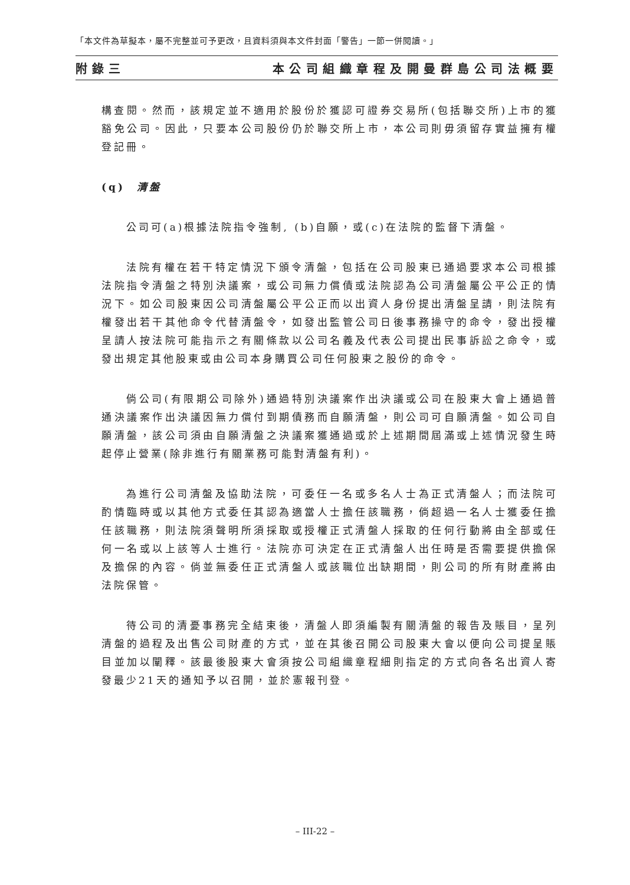「本文件為草擬本，屬不完整並可予更改，且資料須與本文件封面「警告」一節一併閱讀。」
附錄三 本公司組織章程及開曼群島公司法概要
構查閱。然而，該規定並不適用於股份於獲認可證券交易所(包括聯交所)上市的獲豁免公司。因此，只要本公司股份仍於聯交所上市，本公司則毋須留存實益擁有權登記冊。
(q) 清盤
公司可(a)根據法院指令強制, (b)自願，或(c)在法院的監督下清盤。
法院有權在若干特定情況下頒令清盤，包括在公司股東已通過要求本公司根據法院指令清盤之特別決議案，或公司無力償債或法院認為公司清盤屬公平公正的情況下。如公司股東因公司清盤屬公平公正而以出資人身份提出清盤呈請，則法院有權發出若干其他命令代替清盤令，如發出監管公司日後事務操守的命令，發出授權呈請人按法院可能指示之有關條款以公司名義及代表公司提出民事訴訟之命令，或發出規定其他股東或由公司本身購買公司任何股東之股份的命令。
倘公司(有限期公司除外)通過特別決議案作出決議或公司在股東大會上通過普通決議案作出決議因無力償付到期債務而自願清盤，則公司可自願清盤。如公司自願清盤，該公司須由自願清盤之決議案獲通過或於上述期間屆滿或上述情況發生時起停止營業(除非進行有關業務可能對清盤有利)。
為進行公司清盤及協助法院，可委任一名或多名人士為正式清盤人；而法院可酌情臨時或以其他方式委任其認為適當人士擔任該職務，倘超過一名人士獲委任擔任該職務，則法院須聲明所須採取或授權正式清盤人採取的任何行動將由全部或任何一名或以上該等人士進行。法院亦可決定在正式清盤人出任時是否需要提供擔保及擔保的內容。倘並無委任正式清盤人或該職位出缺期間，則公司的所有財產將由法院保管。
待公司的清憂事務完全結束後，清盤人即須編製有關清盤的報告及賬目，呈列清盤的過程及出售公司財產的方式，並在其後召開公司股東大會以便向公司提呈賬目並加以闡釋。該最後股東大會須按公司組織章程細則指定的方式向各名出資人寄發最少21天的通知予以召開，並於憲報刊登。
– III-22 –